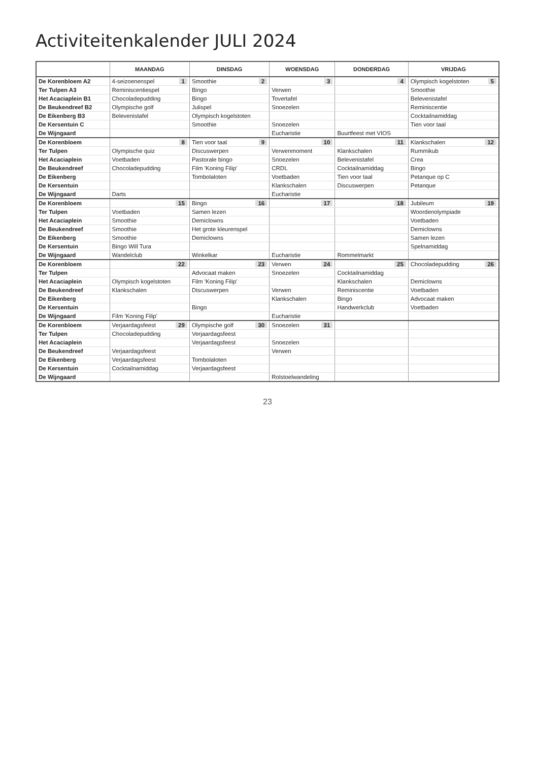Activiteitenkalender JULI 2024
| | MAANDAG | DINSDAG | WOENSDAG | DONDERDAG | VRIJDAG |
| --- | --- | --- | --- | --- | --- |
| De Korenbloem A2 | 4-seizoenenspel 1 | Smoothie 2 | 3 | 4 | Olympisch kogelstoten 5 |
| Ter Tulpen A3 | Reminiscentiespel | Bingo | Verwen | | Smoothie |
| Het Acaciaplein B1 | Chocoladepudding | Bingo | Tovertafel | | Belevenistafel |
| De Beukendreef B2 | Olympische golf | Julispel | Snoezelen | | Reminiscentie |
| De Eikenberg B3 | Belevenistafel | Olympisch kogelstoten | | | Cocktailnamiddag |
| De Kersentuin C | | Smoothie | Snoezelen | | Tien voor taal |
| De Wijngaard | | | Eucharistie | Buurtfeest met VIOS | |
| De Korenbloem | 8 | Tien voor taal 9 | 10 | 11 | Klankschalen 12 |
| Ter Tulpen | Olympische quiz | Discuswerpen | Verwenmoment | Klankschalen | Rummikub |
| Het Acaciaplein | Voetbaden | Pastorale bingo | Snoezelen | Belevenistafel | Crea |
| De Beukendreef | Chocoladepudding | Film 'Koning Filip' | CRDL | Cocktailnamiddag | Bingo |
| De Eikenberg | | Tombolaloten | Voetbaden | Tien voor taal | Petanque op C |
| De Kersentuin | | | Klankschalen | Discuswerpen | Petanque |
| De Wijngaard | Darts | | Eucharistie | | |
| De Korenbloem | 15 | Bingo 16 | 17 | 18 | Jubileum 19 |
| Ter Tulpen | Voetbaden | Samen lezen | | | Woordenolympiade |
| Het Acaciaplein | Smoothie | Demiclowns | | | Voetbaden |
| De Beukendreef | Smoothie | Het grote kleurenspel | | | Demiclowns |
| De Eikenberg | Smoothie | Demiclowns | | | Samen lezen |
| De Kersentuin | Bingo Will Tura | | | | Spelnamiddag |
| De Wijngaard | Wandelclub | Winkelkar | Eucharistie | Rommelmarkt | |
| De Korenbloem | 22 | 23 | Verwen 24 | 25 | Chocoladepudding 26 |
| Ter Tulpen | | Advocaat maken | Snoezelen | Cocktailnamiddag | |
| Het Acaciaplein | Olympisch kogelstoten | Film 'Koning Filip' | | Klankschalen | Demiclowns |
| De Beukendreef | Klankschalen | Discuswerpen | Verwen | Reminiscentie | Voetbaden |
| De Eikenberg | | | Klankschalen | Bingo | Advocaat maken |
| De Kersentuin | | Bingo | | Handwerkclub | Voetbaden |
| De Wijngaard | Film 'Koning Filip' | | Eucharistie | | |
| De Korenbloem | Verjaardagsfeest 29 | Olympische golf 30 | Snoezelen 31 | | |
| Ter Tulpen | Chocoladepudding | Verjaardagsfeest | | | |
| Het Acaciaplein | | Verjaardagsfeest | Snoezelen | | |
| De Beukendreef | Verjaardagsfeest | | Verwen | | |
| De Eikenberg | Verjaardagsfeest | Tombolaloten | | | |
| De Kersentuin | Cocktailnamiddag | Verjaardagsfeest | | | |
| De Wijngaard | | | Rolstoelwandeling | | |
23